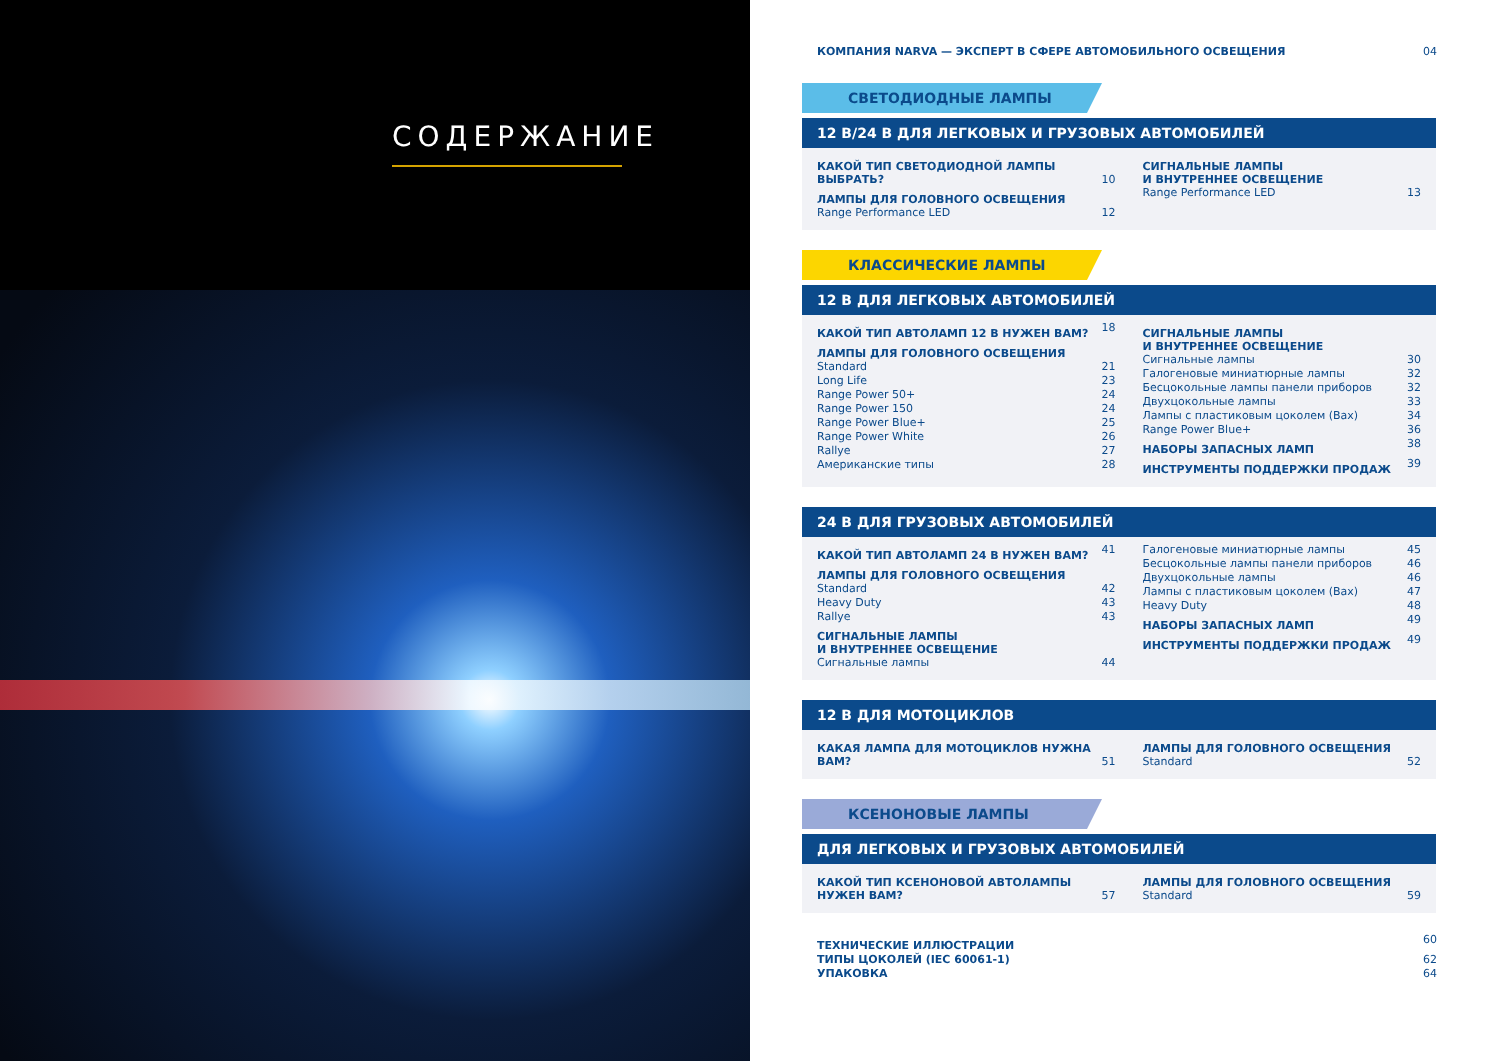СОДЕРЖАНИЕ
КОМПАНИЯ NARVA — ЭКСПЕРТ В СФЕРЕ АВТОМОБИЛЬНОГО ОСВЕЩЕНИЯ 04
СВЕТОДИОДНЫЕ ЛАМПЫ
12 В/24 В ДЛЯ ЛЕГКОВЫХ И ГРУЗОВЫХ АВТОМОБИЛЕЙ
КАКОЙ ТИП СВЕТОДИОДНОЙ ЛАМПЫ
ВЫБРАТЬ? 10
ЛАМПЫ ДЛЯ ГОЛОВНОГО ОСВЕЩЕНИЯ
Range Performance LED 12
СИГНАЛЬНЫЕ ЛАМПЫ
И ВНУТРЕННЕЕ ОСВЕЩЕНИЕ
Range Performance LED 13
КЛАССИЧЕСКИЕ ЛАМПЫ
12 В ДЛЯ ЛЕГКОВЫХ АВТОМОБИЛЕЙ
КАКОЙ ТИП АВТОЛАМП 12 В НУЖЕН ВАМ? 18
ЛАМПЫ ДЛЯ ГОЛОВНОГО ОСВЕЩЕНИЯ
Standard 21
Long Life 23
Range Power 50+ 24
Range Power 150 24
Range Power Blue+ 25
Range Power White 26
Rallye 27
Американские типы 28
СИГНАЛЬНЫЕ ЛАМПЫ
И ВНУТРЕННЕЕ ОСВЕЩЕНИЕ
Сигнальные лампы 30
Галогеновые миниатюрные лампы 32
Бесцокольные лампы панели приборов 32
Двухцокольные лампы 33
Лампы с пластиковым цоколем (Bax) 34
Range Power Blue+ 36
НАБОРЫ ЗАПАСНЫХ ЛАМП 38
ИНСТРУМЕНТЫ ПОДДЕРЖКИ ПРОДАЖ 39
24 В ДЛЯ ГРУЗОВЫХ АВТОМОБИЛЕЙ
КАКОЙ ТИП АВТОЛАМП 24 В НУЖЕН ВАМ? 41
ЛАМПЫ ДЛЯ ГОЛОВНОГО ОСВЕЩЕНИЯ
Standard 42
Heavy Duty 43
Rallye 43
СИГНАЛЬНЫЕ ЛАМПЫ
И ВНУТРЕННЕЕ ОСВЕЩЕНИЕ
Сигнальные лампы 44
Галогеновые миниатюрные лампы 45
Бесцокольные лампы панели приборов 46
Двухцокольные лампы 46
Лампы с пластиковым цоколем (Bax) 47
Heavy Duty 48
НАБОРЫ ЗАПАСНЫХ ЛАМП 49
ИНСТРУМЕНТЫ ПОДДЕРЖКИ ПРОДАЖ 49
12 В ДЛЯ МОТОЦИКЛОВ
КАКАЯ ЛАМПА ДЛЯ МОТОЦИКЛОВ НУЖНА
ВАМ? 51
ЛАМПЫ ДЛЯ ГОЛОВНОГО ОСВЕЩЕНИЯ
Standard 52
КСЕНОНОВЫЕ ЛАМПЫ
ДЛЯ ЛЕГКОВЫХ И ГРУЗОВЫХ АВТОМОБИЛЕЙ
КАКОЙ ТИП КСЕНОНОВОЙ АВТОЛАМПЫ
НУЖЕН ВАМ? 57
ЛАМПЫ ДЛЯ ГОЛОВНОГО ОСВЕЩЕНИЯ
Standard 59
ТЕХНИЧЕСКИЕ ИЛЛЮСТРАЦИИ 60
ТИПЫ ЦОКОЛЕЙ (IEC 60061-1) 62
УПАКОВКА 64